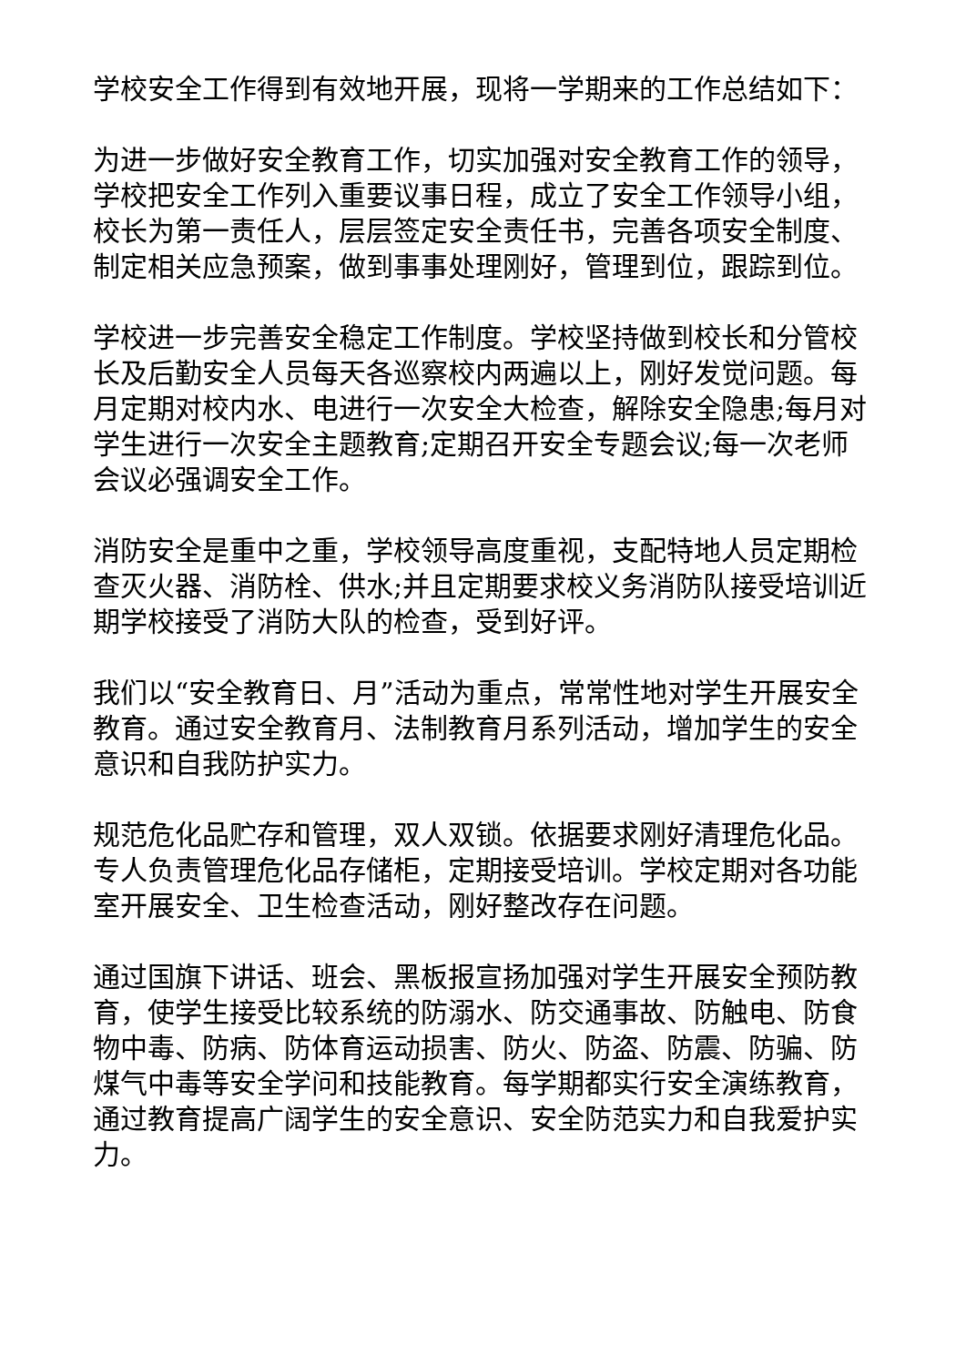学校安全工作得到有效地开展，现将一学期来的工作总结如下：
为进一步做好安全教育工作，切实加强对安全教育工作的领导，学校把安全工作列入重要议事日程，成立了安全工作领导小组，校长为第一责任人，层层签定安全责任书，完善各项安全制度、制定相关应急预案，做到事事处理刚好，管理到位，跟踪到位。
学校进一步完善安全稳定工作制度。学校坚持做到校长和分管校长及后勤安全人员每天各巡察校内两遍以上，刚好发觉问题。每月定期对校内水、电进行一次安全大检查，解除安全隐患;每月对学生进行一次安全主题教育;定期召开安全专题会议;每一次老师会议必强调安全工作。
消防安全是重中之重，学校领导高度重视，支配特地人员定期检查灭火器、消防栓、供水;并且定期要求校义务消防队接受培训近期学校接受了消防大队的检查，受到好评。
我们以“安全教育日、月”活动为重点，常常性地对学生开展安全教育。通过安全教育月、法制教育月系列活动，增加学生的安全意识和自我防护实力。
规范危化品贮存和管理，双人双锁。依据要求刚好清理危化品。专人负责管理危化品存储柜，定期接受培训。学校定期对各功能室开展安全、卫生检查活动，刚好整改存在问题。
通过国旗下讲话、班会、黑板报宣扬加强对学生开展安全预防教育，使学生接受比较系统的防溺水、防交通事故、防触电、防食物中毒、防病、防体育运动损害、防火、防盗、防震、防骗、防煤气中毒等安全学问和技能教育。每学期都实行安全演练教育，通过教育提高广阔学生的安全意识、安全防范实力和自我爱护实力。